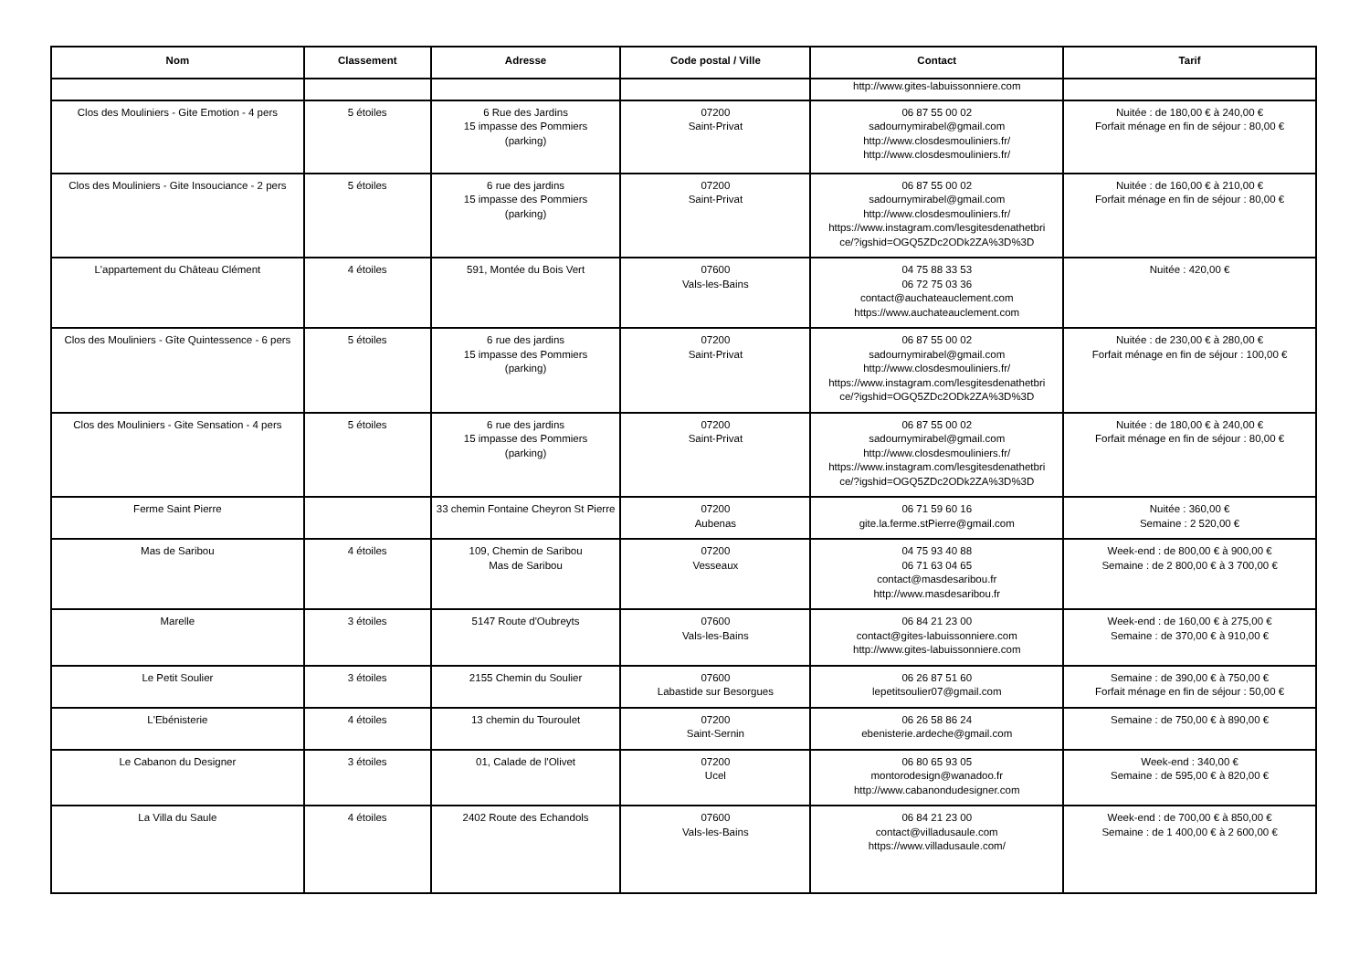| Nom | Classement | Adresse | Code postal / Ville | Contact | Tarif |
| --- | --- | --- | --- | --- | --- |
| | | | | http://www.gites-labuissonniere.com | |
| Clos des Mouliniers - Gite Emotion - 4 pers | 5 étoiles | 6 Rue des Jardins 15 impasse des Pommiers (parking) | 07200 Saint-Privat | 06 87 55 00 02 sadournymirabel@gmail.com http://www.closdesmouliniers.fr/ http://www.closdesmouliniers.fr/ | Nuitée : de 180,00 € à 240,00 € Forfait ménage en fin de séjour : 80,00 € |
| Clos des Mouliniers - Gite Insouciance - 2 pers | 5 étoiles | 6 rue des jardins 15 impasse des Pommiers (parking) | 07200 Saint-Privat | 06 87 55 00 02 sadournymirabel@gmail.com http://www.closdesmouliniers.fr/ https://www.instagram.com/lesgitesdenathetbri ce/?igshid=OGQ5ZDc2ODk2ZA%3D%3D | Nuitée : de 160,00 € à 210,00 € Forfait ménage en fin de séjour : 80,00 € |
| L'appartement du Château Clément | 4 étoiles | 591, Montée du Bois Vert | 07600 Vals-les-Bains | 04 75 88 33 53 06 72 75 03 36 contact@auchateauclement.com https://www.auchateauclement.com | Nuitée : 420,00 € |
| Clos des Mouliniers - Gîte Quintessence - 6 pers | 5 étoiles | 6 rue des jardins 15 impasse des Pommiers (parking) | 07200 Saint-Privat | 06 87 55 00 02 sadournymirabel@gmail.com http://www.closdesmouliniers.fr/ https://www.instagram.com/lesgitesdenathetbri ce/?igshid=OGQ5ZDc2ODk2ZA%3D%3D | Nuitée : de 230,00 € à 280,00 € Forfait ménage en fin de séjour : 100,00 € |
| Clos des Mouliniers - Gite Sensation - 4 pers | 5 étoiles | 6 rue des jardins 15 impasse des Pommiers (parking) | 07200 Saint-Privat | 06 87 55 00 02 sadournymirabel@gmail.com http://www.closdesmouliniers.fr/ https://www.instagram.com/lesgitesdenathetbri ce/?igshid=OGQ5ZDc2ODk2ZA%3D%3D | Nuitée : de 180,00 € à 240,00 € Forfait ménage en fin de séjour : 80,00 € |
| Ferme Saint Pierre | | 33 chemin Fontaine Cheyron St Pierre | 07200 Aubenas | 06 71 59 60 16 gite.la.ferme.stPierre@gmail.com | Nuitée : 360,00 € Semaine : 2 520,00 € |
| Mas de Saribou | 4 étoiles | 109, Chemin de Saribou Mas de Saribou | 07200 Vesseaux | 04 75 93 40 88 06 71 63 04 65 contact@masdesaribou.fr http://www.masdesaribou.fr | Week-end : de 800,00 € à 900,00 € Semaine : de 2 800,00 € à 3 700,00 € |
| Marelle | 3 étoiles | 5147 Route d'Oubreyts | 07600 Vals-les-Bains | 06 84 21 23 00 contact@gites-labuissonniere.com http://www.gites-labuissonniere.com | Week-end : de 160,00 € à 275,00 € Semaine : de 370,00 € à 910,00 € |
| Le Petit Soulier | 3 étoiles | 2155 Chemin du Soulier | 07600 Labastide sur Besorgues | 06 26 87 51 60 lepetitsoulier07@gmail.com | Semaine : de 390,00 € à 750,00 € Forfait ménage en fin de séjour : 50,00 € |
| L'Ebénisterie | 4 étoiles | 13 chemin du Touroulet | 07200 Saint-Sernin | 06 26 58 86 24 ebenisterie.ardeche@gmail.com | Semaine : de 750,00 € à 890,00 € |
| Le Cabanon du Designer | 3 étoiles | 01, Calade de l'Olivet | 07200 Ucel | 06 80 65 93 05 montorodesign@wanadoo.fr http://www.cabanondudesigner.com | Week-end : 340,00 € Semaine : de 595,00 € à 820,00 € |
| La Villa du Saule | 4 étoiles | 2402 Route des Echandols | 07600 Vals-les-Bains | 06 84 21 23 00 contact@villadusaule.com https://www.villadusaule.com/ | Week-end : de 700,00 € à 850,00 € Semaine : de 1 400,00 € à 2 600,00 € |